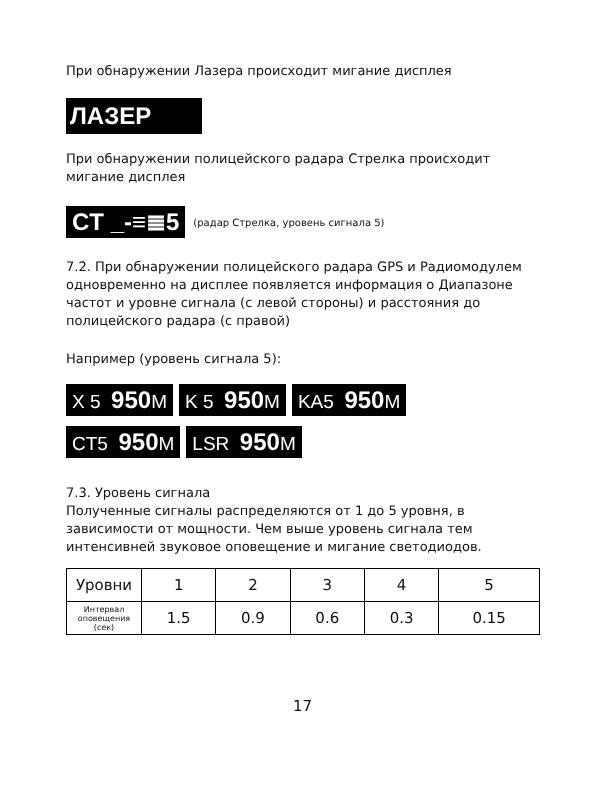При обнаружении Лазера происходит мигание дисплея
ЛАЗЕР
При обнаружении полицейского радара Стрелка происходит мигание дисплея
CT _-≡≣5 (радар Стрелка, уровень сигнала 5)
7.2. При обнаружении полицейского радара GPS и Радиомодулем одновременно на дисплее появляется информация о Диапазоне частот и уровне сигнала (с левой стороны) и расстояния до полицейского радара (с правой)
Например (уровень сигнала 5):
X 5 950 M K 5 950 M KA5 950 M
CT5 950 M LSR 950 M
7.3. Уровень сигнала
Полученные сигналы распределяются от 1 до 5 уровня, в зависимости от мощности. Чем выше уровень сигнала тем интенсивней звуковое оповещение и мигание светодиодов.
| Уровни | 1 | 2 | 3 | 4 | 5 |
| Интервал оповещения (сек) | 1.5 | 0.9 | 0.6 | 0.3 | 0.15 |
17